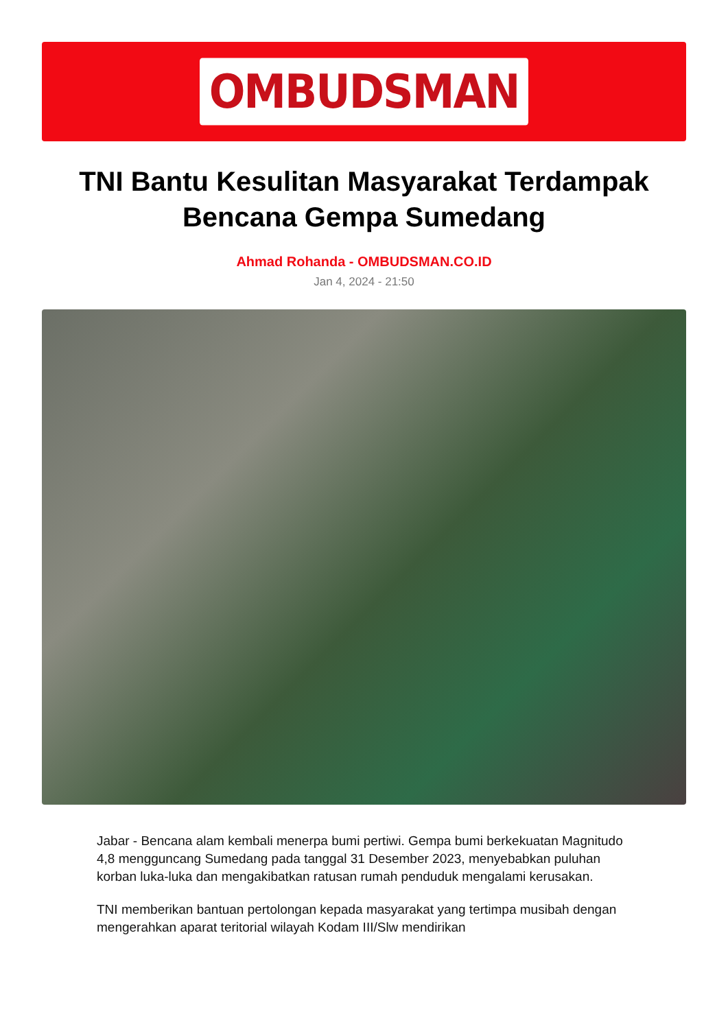OMBUDSMAN
TNI Bantu Kesulitan Masyarakat Terdampak Bencana Gempa Sumedang
Ahmad Rohanda - OMBUDSMAN.CO.ID
Jan 4, 2024 - 21:50
Jabar - Bencana alam kembali menerpa bumi pertiwi. Gempa bumi berkekuatan Magnitudo 4,8 mengguncang Sumedang pada tanggal 31 Desember 2023, menyebabkan puluhan korban luka-luka dan mengakibatkan ratusan rumah penduduk mengalami kerusakan.
TNI memberikan bantuan pertolongan kepada masyarakat yang tertimpa musibah dengan mengerahkan aparat teritorial wilayah Kodam III/Slw mendirikan